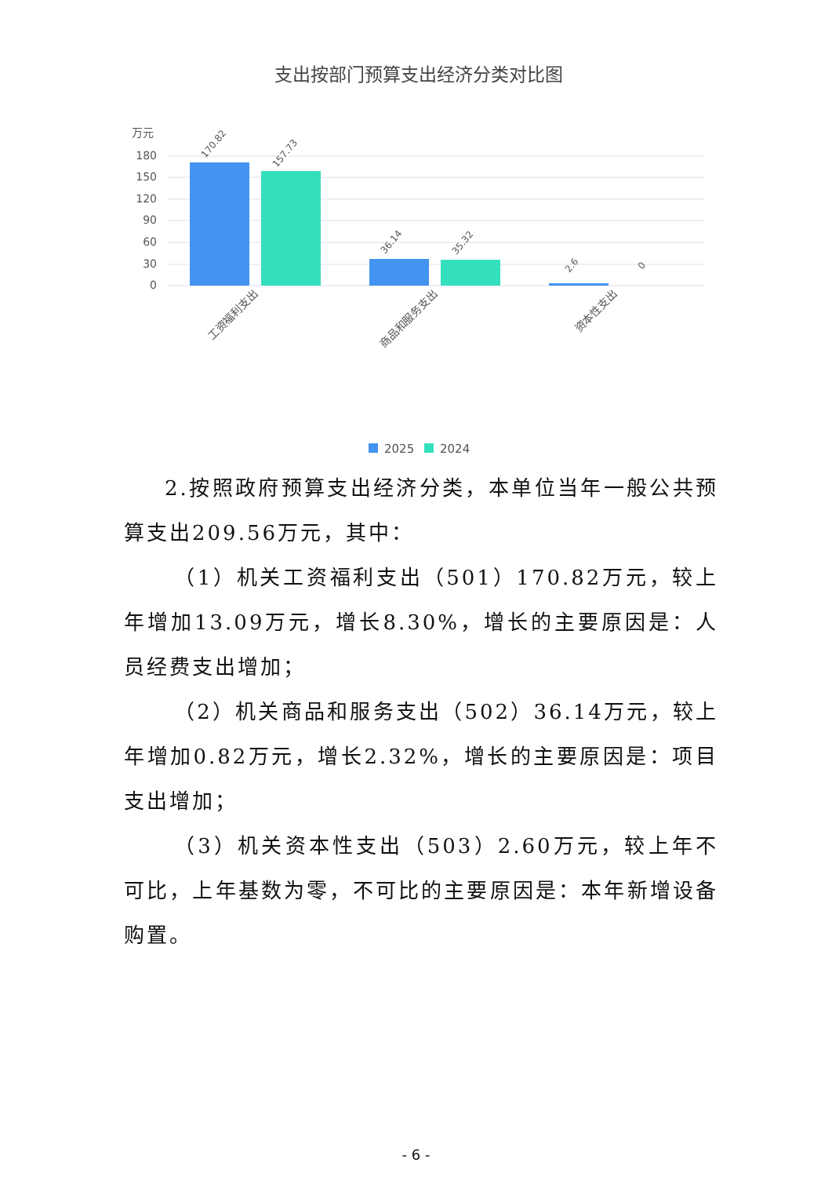支出按部门预算支出经济分类对比图
万元
180
150
120
90
60
30
0
170.82
157.73
36.14
35.32
2.6
0
工资福利支出
商品和服务支出
资本性支出
2025
2024
2.按照政府预算支出经济分类，本单位当年一般公共预算支出209.56万元，其中：
（1）机关工资福利支出（501）170.82万元，较上年增加13.09万元，增长8.30%，增长的主要原因是：人员经费支出增加；
（2）机关商品和服务支出（502）36.14万元，较上年增加0.82万元，增长2.32%，增长的主要原因是：项目支出增加；
（3）机关资本性支出（503）2.60万元，较上年不可比，上年基数为零，不可比的主要原因是：本年新增设备购置。
- 6 -